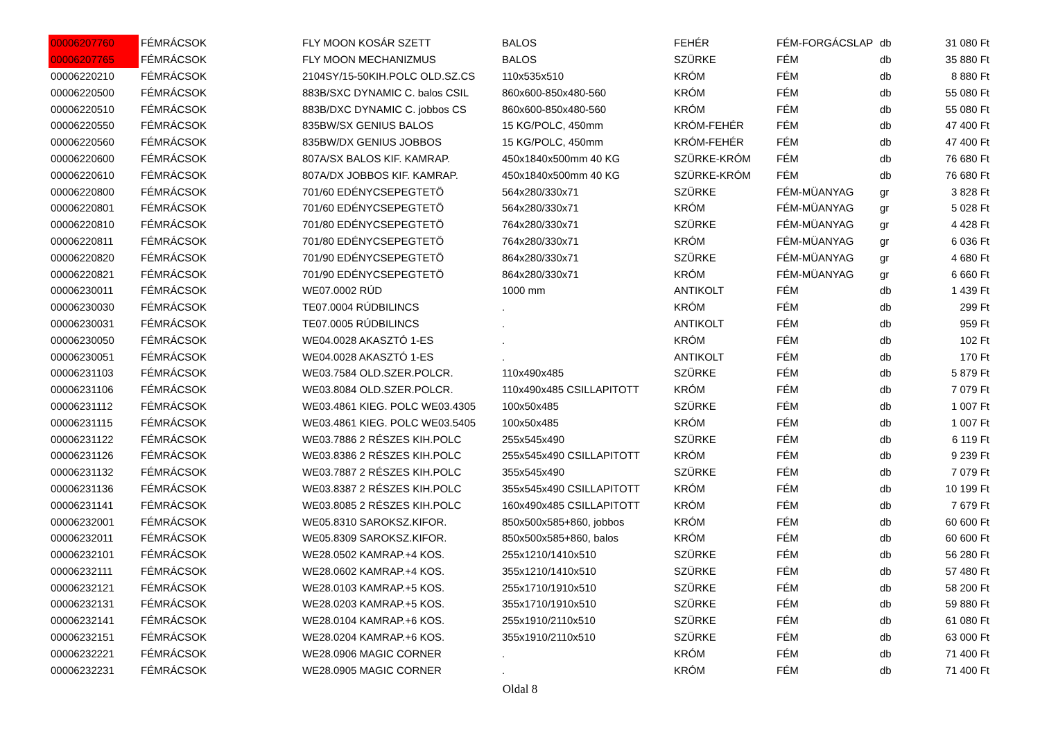| 00006207760 | FÉMRÁCSOK | FLY MOON KOSÁR SZETT | BALOS | FEHÉR | FÉM-FORGÁCSLAP | db | 31 080 Ft |
| 00006207765 | FÉMRÁCSOK | FLY MOON MECHANIZMUS | BALOS | SZÜRKE | FÉM | db | 35 880 Ft |
| 00006220210 | FÉMRÁCSOK | 2104SY/15-50KIH.POLC OLD.SZ.CS | 110x535x510 | KRÓM | FÉM | db | 8 880 Ft |
| 00006220500 | FÉMRÁCSOK | 883B/SXC DYNAMIC C. balos CSIL | 860x600-850x480-560 | KRÓM | FÉM | db | 55 080 Ft |
| 00006220510 | FÉMRÁCSOK | 883B/DXC DYNAMIC C. jobbos CS | 860x600-850x480-560 | KRÓM | FÉM | db | 55 080 Ft |
| 00006220550 | FÉMRÁCSOK | 835BW/SX GENIUS BALOS | 15 KG/POLC, 450mm | KRÓM-FEHÉR | FÉM | db | 47 400 Ft |
| 00006220560 | FÉMRÁCSOK | 835BW/DX GENIUS JOBBOS | 15 KG/POLC, 450mm | KRÓM-FEHÉR | FÉM | db | 47 400 Ft |
| 00006220600 | FÉMRÁCSOK | 807A/SX BALOS KIF. KAMRAP. | 450x1840x500mm 40 KG | SZÜRKE-KRÓM | FÉM | db | 76 680 Ft |
| 00006220610 | FÉMRÁCSOK | 807A/DX JOBBOS KIF. KAMRAP. | 450x1840x500mm 40 KG | SZÜRKE-KRÓM | FÉM | db | 76 680 Ft |
| 00006220800 | FÉMRÁCSOK | 701/60 EDÉNYCSEPEGTETÖ | 564x280/330x71 | SZÜRKE | FÉM-MÜANYAG | gr | 3 828 Ft |
| 00006220801 | FÉMRÁCSOK | 701/60 EDÉNYCSEPEGTETÖ | 564x280/330x71 | KRÓM | FÉM-MÜANYAG | gr | 5 028 Ft |
| 00006220810 | FÉMRÁCSOK | 701/80 EDÉNYCSEPEGTETÖ | 764x280/330x71 | SZÜRKE | FÉM-MÜANYAG | gr | 4 428 Ft |
| 00006220811 | FÉMRÁCSOK | 701/80 EDÉNYCSEPEGTETÖ | 764x280/330x71 | KRÓM | FÉM-MÜANYAG | gr | 6 036 Ft |
| 00006220820 | FÉMRÁCSOK | 701/90 EDÉNYCSEPEGTETÖ | 864x280/330x71 | SZÜRKE | FÉM-MÜANYAG | gr | 4 680 Ft |
| 00006220821 | FÉMRÁCSOK | 701/90 EDÉNYCSEPEGTETÖ | 864x280/330x71 | KRÓM | FÉM-MÜANYAG | gr | 6 660 Ft |
| 00006230011 | FÉMRÁCSOK | WE07.0002 RÚD | 1000 mm | ANTIKOLT | FÉM | db | 1 439 Ft |
| 00006230030 | FÉMRÁCSOK | TE07.0004 RÚDBILINCS | . | KRÓM | FÉM | db | 299 Ft |
| 00006230031 | FÉMRÁCSOK | TE07.0005 RÚDBILINCS | . | ANTIKOLT | FÉM | db | 959 Ft |
| 00006230050 | FÉMRÁCSOK | WE04.0028 AKASZTÓ 1-ES | . | KRÓM | FÉM | db | 102 Ft |
| 00006230051 | FÉMRÁCSOK | WE04.0028 AKASZTÓ 1-ES | . | ANTIKOLT | FÉM | db | 170 Ft |
| 00006231103 | FÉMRÁCSOK | WE03.7584 OLD.SZER.POLCR. | 110x490x485 | SZÜRKE | FÉM | db | 5 879 Ft |
| 00006231106 | FÉMRÁCSOK | WE03.8084 OLD.SZER.POLCR. | 110x490x485 CSILLAPITOTT | KRÓM | FÉM | db | 7 079 Ft |
| 00006231112 | FÉMRÁCSOK | WE03.4861 KIEG. POLC WE03.4305 | 100x50x485 | SZÜRKE | FÉM | db | 1 007 Ft |
| 00006231115 | FÉMRÁCSOK | WE03.4861 KIEG. POLC WE03.5405 | 100x50x485 | KRÓM | FÉM | db | 1 007 Ft |
| 00006231122 | FÉMRÁCSOK | WE03.7886 2 RÉSZES KIH.POLC | 255x545x490 | SZÜRKE | FÉM | db | 6 119 Ft |
| 00006231126 | FÉMRÁCSOK | WE03.8386 2 RÉSZES KIH.POLC | 255x545x490 CSILLAPITOTT | KRÓM | FÉM | db | 9 239 Ft |
| 00006231132 | FÉMRÁCSOK | WE03.7887 2 RÉSZES KIH.POLC | 355x545x490 | SZÜRKE | FÉM | db | 7 079 Ft |
| 00006231136 | FÉMRÁCSOK | WE03.8387 2 RÉSZES KIH.POLC | 355x545x490 CSILLAPITOTT | KRÓM | FÉM | db | 10 199 Ft |
| 00006231141 | FÉMRÁCSOK | WE03.8085 2 RÉSZES KIH.POLC | 160x490x485 CSILLAPITOTT | KRÓM | FÉM | db | 7 679 Ft |
| 00006232001 | FÉMRÁCSOK | WE05.8310 SAROKSZ.KIFOR. | 850x500x585+860, jobbos | KRÓM | FÉM | db | 60 600 Ft |
| 00006232011 | FÉMRÁCSOK | WE05.8309 SAROKSZ.KIFOR. | 850x500x585+860, balos | KRÓM | FÉM | db | 60 600 Ft |
| 00006232101 | FÉMRÁCSOK | WE28.0502 KAMRAP.+4 KOS. | 255x1210/1410x510 | SZÜRKE | FÉM | db | 56 280 Ft |
| 00006232111 | FÉMRÁCSOK | WE28.0602 KAMRAP.+4 KOS. | 355x1210/1410x510 | SZÜRKE | FÉM | db | 57 480 Ft |
| 00006232121 | FÉMRÁCSOK | WE28.0103 KAMRAP.+5 KOS. | 255x1710/1910x510 | SZÜRKE | FÉM | db | 58 200 Ft |
| 00006232131 | FÉMRÁCSOK | WE28.0203 KAMRAP.+5 KOS. | 355x1710/1910x510 | SZÜRKE | FÉM | db | 59 880 Ft |
| 00006232141 | FÉMRÁCSOK | WE28.0104 KAMRAP.+6 KOS. | 255x1910/2110x510 | SZÜRKE | FÉM | db | 61 080 Ft |
| 00006232151 | FÉMRÁCSOK | WE28.0204 KAMRAP.+6 KOS. | 355x1910/2110x510 | SZÜRKE | FÉM | db | 63 000 Ft |
| 00006232221 | FÉMRÁCSOK | WE28.0906 MAGIC CORNER | . | KRÓM | FÉM | db | 71 400 Ft |
| 00006232231 | FÉMRÁCSOK | WE28.0905 MAGIC CORNER | . | KRÓM | FÉM | db | 71 400 Ft |
Oldal 8